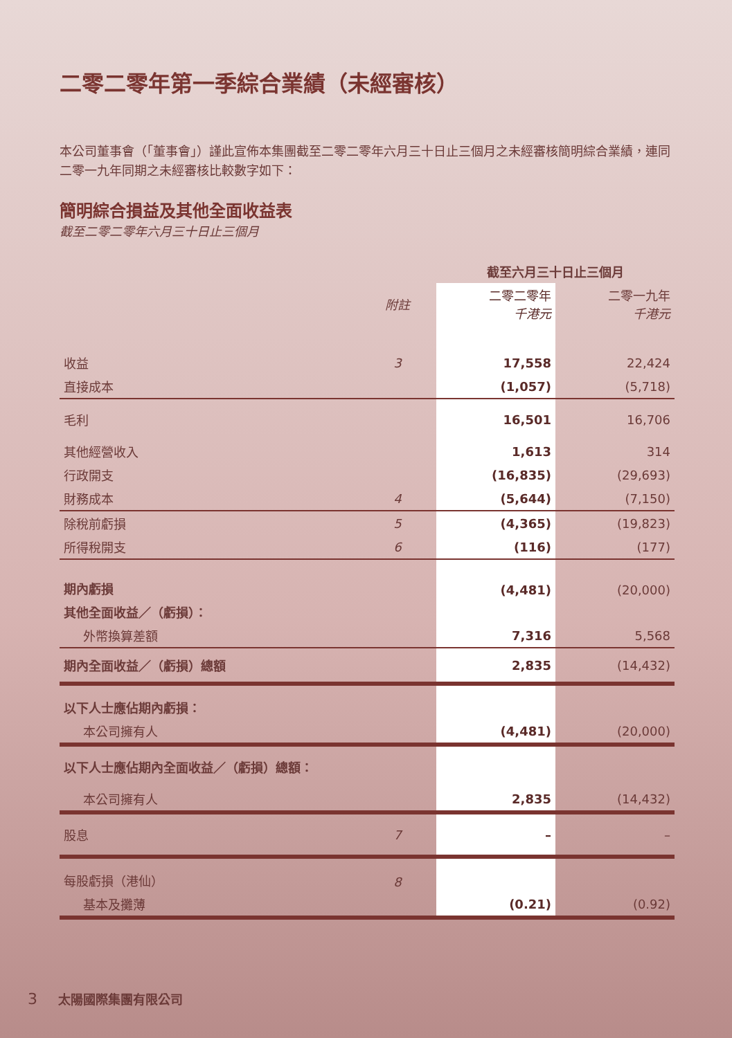二零二零年第一季綜合業績（未經審核）
本公司董事會（「董事會」）謹此宣佈本集團截至二零二零年六月三十日止三個月之未經審核簡明綜合業績，連同二零一九年同期之未經審核比較數字如下：
簡明綜合損益及其他全面收益表
截至二零二零年六月三十日止三個月
| | | 截至六月三十日止三個月 | |
| --- | --- | --- | --- |
| | 附註 | 二零二零年 千港元 | 二零一九年 千港元 |
| 收益 | 3 | 17,558 | 22,424 |
| 直接成本 | | (1,057) | (5,718) |
| 毛利 | | 16,501 | 16,706 |
| 其他經營收入 | | 1,613 | 314 |
| 行政開支 | | (16,835) | (29,693) |
| 財務成本 | 4 | (5,644) | (7,150) |
| 除稅前虧損 | 5 | (4,365) | (19,823) |
| 所得稅開支 | 6 | (116) | (177) |
| 期內虧損 | | (4,481) | (20,000) |
| 其他全面收益／（虧損）： | | | |
| 外幣換算差額 | | 7,316 | 5,568 |
| 期內全面收益／（虧損）總額 | | 2,835 | (14,432) |
| 以下人士應佔期內虧損： | | | |
| 本公司擁有人 | | (4,481) | (20,000) |
| 以下人士應佔期內全面收益／（虧損）總額： | | | |
| 本公司擁有人 | | 2,835 | (14,432) |
| 股息 | 7 | – | – |
| 每股虧損（港仙） | 8 | | |
| 基本及攤薄 | | (0.21) | (0.92) |
3 太陽國際集團有限公司